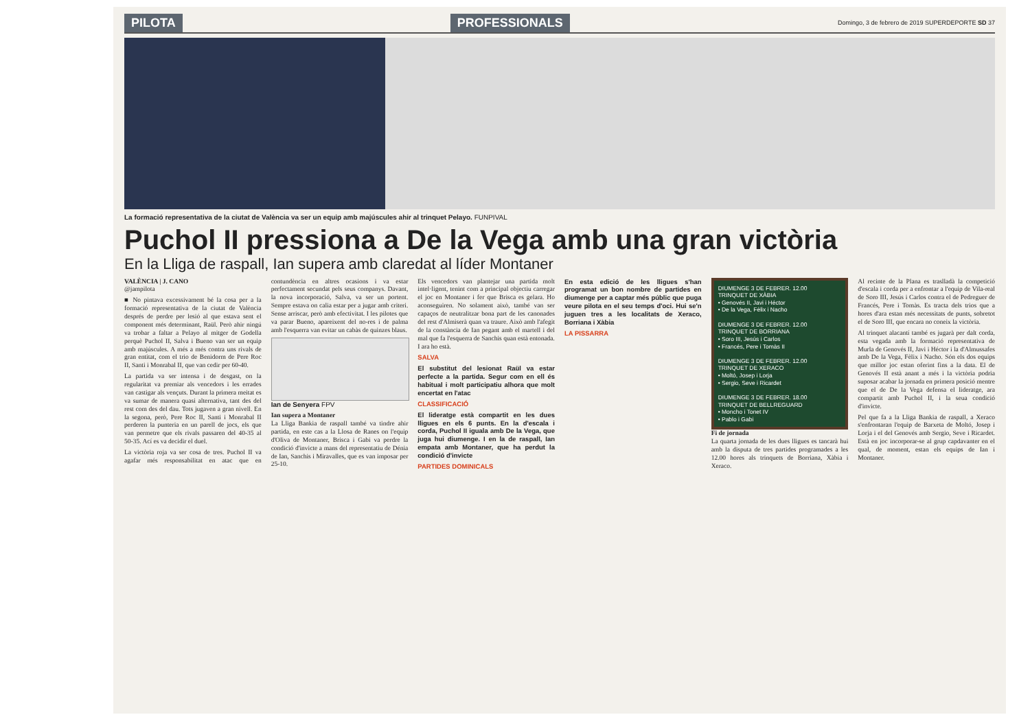PILOTA PROFESSIONALS Domingo, 3 de febrero de 2019 SUPERDEPORTE SD 37
La formació representativa de la ciutat de València va ser un equip amb majúscules ahir al trinquet Pelayo. FUNPIVAL
Puchol II pressiona a De la Vega amb una gran victòria
En la Lliga de raspall, Ian supera amb claredat al líder Montaner
VALÈNCIA | J. CANO
@jampilota
■ No pintava excessivament bé la cosa per a la formació representativa de la ciutat de València després de perdre per lesió al que estava sent el component més determinant, Raül. Però ahir ningú va trobar a faltar a Pelayo al mitger de Godella perquè Puchol II, Salva i Bueno van ser un equip amb majúscules. A més a més contra uns rivals de gran entitat, com el trio de Benidorm de Pere Roc II, Santi i Monrabal II, que van cedir per 60-40.
La partida va ser intensa i de desgast, on la regularitat va premiar als vencedors i les errades van castigar als vençuts. Durant la primera meitat es va sumar de manera quasi alternativa, tant des del rest com des del dau. Tots jugaven a gran nivell. En la segona, però, Pere Roc II, Santi i Monrabal II perderen la punteria en un parell de jocs, els que van permetre que els rivals passaren del 40-35 al 50-35. Ací es va decidir el duel.
La victòria roja va ser cosa de tres. Puchol II va agafar més responsabilitat en atac que en contundència en altres ocasions i va estar perfectament secundat pels seus companys. Davant, la nova incorporació, Salva, va ser un portent. Sempre estava on calia estar per a jugar amb criteri. Sense arriscar, però amb efectivitat. I les pilotes que va parar Bueno, apareixent del no-res i de palma amb l'esquerra van evitar un cabàs de quinzes blaus.
Ian de Senyera FPV
Ian supera a Montaner
La Lliga Bankia de raspall també va tindre ahir partida, en este cas a la Llosa de Ranes on l'equip d'Oliva de Montaner, Brisca i Gabi va perdre la condició d'invicte a mans del representatiu de Dénia de Ian, Sanchis i Miravalles, que es van imposar per 25-10.
Els vencedors van plantejar una partida molt intel·ligent, tenint com a principal objectiu carregar el joc en Montaner i fer que Brisca es gelara. Ho aconseguiren. No solament això, també van ser capaços de neutralitzar bona part de les canonades del rest d'Almiserà quan va traure. Això amb l'afegit de la constància de Ian pegant amb el martell i del mal que fa l'esquerra de Sanchis quan està entonada. I ara ho està.
SALVA
El substitut del lesionat Raül va estar perfecte a la partida. Segur com en ell és habitual i molt participatiu alhora que molt encertat en l'atac
CLASSIFICACIÓ
El lideratge està compartit en les dues lligues en els 6 punts. En la d'escala i corda, Puchol II iguala amb De la Vega, que juga hui diumenge. I en la de raspall, Ian empata amb Montaner, que ha perdut la condició d'invicte
PARTIDES DOMINICALS
En esta edició de les lligues s'han programat un bon nombre de partides en diumenge per a captar més públic que puga veure pilota en el seu temps d'oci. Hui se'n juguen tres a les localitats de Xeraco, Borriana i Xàbia
LA PISSARRA
DIUMENGE 3 DE FEBRER. 12.00
TRINQUET DE XÀBIA
• Genovés II, Javi i Héctor
• De la Vega, Fèlix i Nacho
DIUMENGE 3 DE FEBRER. 12.00
TRINQUET DE BORRIANA
• Soro III, Jesús i Carlos
• Francés, Pere i Tomàs II
DIUMENGE 3 DE FEBRER. 12.00
TRINQUET DE XERACO
• Moltó, Josep i Lorja
• Sergio, Seve i Ricardet
DIUMENGE 3 DE FEBRER. 18.00
TRINQUET DE BELLREGUARD
• Moncho i Tonet IV
• Pablo i Gabi
Fi de jornada
La quarta jornada de les dues lligues es tancarà hui amb la disputa de tres partides programades a les 12.00 hores als trinquets de Borriana, Xàbia i Xeraco.
Al recinte de la Plana es traslladà la competició d'escala i corda per a enfrontar a l'equip de Vila-real de Soro III, Jesús i Carlos contra el de Pedreguer de Francés, Pere i Tomàs. Es tracta dels trios que a hores d'ara estan més necessitats de punts, sobretot el de Soro III, que encara no coneix la victòria.
Al trinquet alacantí també es jugarà per dalt corda, esta vegada amb la formació representativa de Murla de Genovés II, Javi i Héctor i la d'Almussafes amb De la Vega, Fèlix i Nacho. Són els dos equips que millor joc estan oferint fins a la data. El de Genovés II està anant a més i la victòria podria suposar acabar la jornada en primera posició mentre que el de De la Vega defensa el lideratge, ara compartit amb Puchol II, i la seua condició d'invicte.
Pel que fa a la Lliga Bankia de raspall, a Xeraco s'enfrontaran l'equip de Barxeta de Moltó, Josep i Lorja i el del Genovés amb Sergio, Seve i Ricardet. Està en joc incorporar-se al grup capdavanter en el qual, de moment, estan els equips de Ian i Montaner.